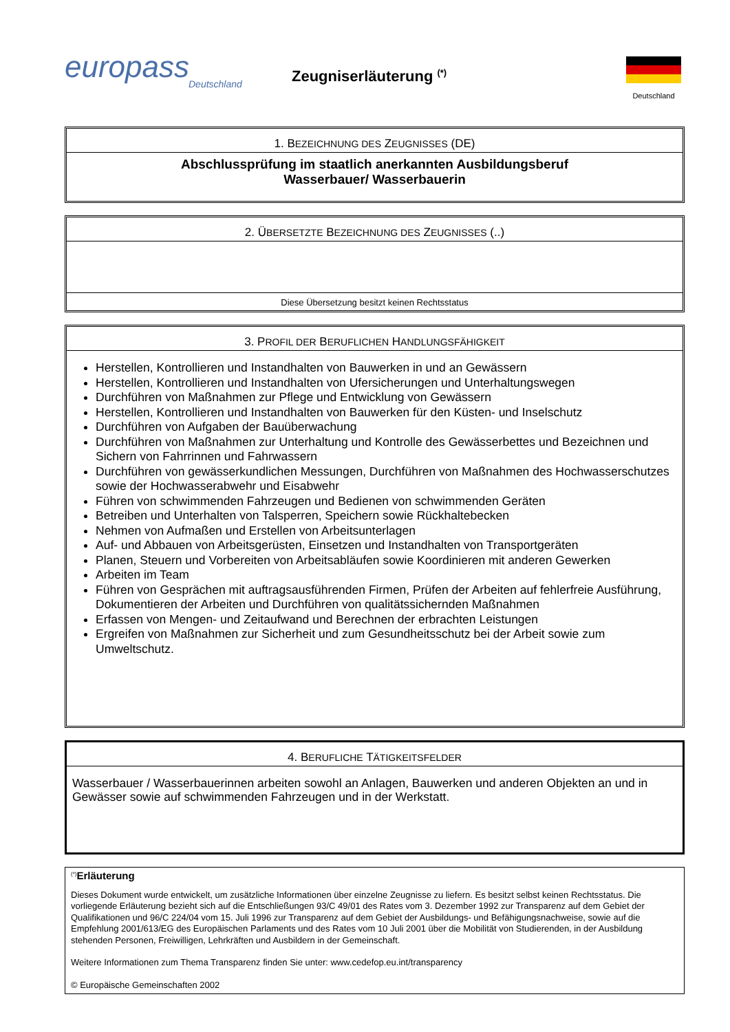europass
Deutschland
Zeugniserläuterung <sup>(*)</sup>
Deutschland
1. BEZEICHNUNG DES ZEUGNISSES (DE)
Abschlussprüfung im staatlich anerkannten Ausbildungsberuf
Wasserbauer/ Wasserbauerin
2. ÜBERSETZTE BEZEICHNUNG DES ZEUGNISSES (..)
Diese Übersetzung besitzt keinen Rechtsstatus
3. PROFIL DER BERUFLICHEN HANDLUNGSFÄHIGKEIT
Herstellen, Kontrollieren und Instandhalten von Bauwerken in und an Gewässern
Herstellen, Kontrollieren und Instandhalten von Ufersicherungen und Unterhaltungswegen
Durchführen von Maßnahmen zur Pflege und Entwicklung von Gewässern
Herstellen, Kontrollieren und Instandhalten von Bauwerken für den Küsten- und Inselschutz
Durchführen von Aufgaben der Bauüberwachung
Durchführen von Maßnahmen zur Unterhaltung und Kontrolle des Gewässerbettes und Bezeichnen und Sichern von Fahrrinnen und Fahrwassern
Durchführen von gewässerkundlichen Messungen, Durchführen von Maßnahmen des Hochwasserschutzes sowie der Hochwasserabwehr und Eisabwehr
Führen von schwimmenden Fahrzeugen und Bedienen von schwimmenden Geräten
Betreiben und Unterhalten von Talsperren, Speichern sowie Rückhaltebecken
Nehmen von Aufmaßen und Erstellen von Arbeitsunterlagen
Auf- und Abbauen von Arbeitsgerüsten, Einsetzen und Instandhalten von Transportgeräten
Planen, Steuern und Vorbereiten von Arbeitsabläufen sowie Koordinieren mit anderen Gewerken
Arbeiten im Team
Führen von Gesprächen mit auftragsausführenden Firmen, Prüfen der Arbeiten auf fehlerfreie Ausführung, Dokumentieren der Arbeiten und Durchführen von qualitätssichernden Maßnahmen
Erfassen von Mengen- und Zeitaufwand und Berechnen der erbrachten Leistungen
Ergreifen von Maßnahmen zur Sicherheit und zum Gesundheitsschutz bei der Arbeit sowie zum Umweltschutz.
4. BERUFLICHE TÄTIGKEITSFELDER
Wasserbauer / Wasserbauerinnen arbeiten sowohl an Anlagen, Bauwerken und anderen Objekten an und in Gewässer sowie auf schwimmenden Fahrzeugen und in der Werkstatt.
<sup>(*)</sup> Erläuterung
Dieses Dokument wurde entwickelt, um zusätzliche Informationen über einzelne Zeugnisse zu liefern. Es besitzt selbst keinen Rechtsstatus. Die vorliegende Erläuterung bezieht sich auf die Entschließungen 93/C 49/01 des Rates vom 3. Dezember 1992 zur Transparenz auf dem Gebiet der Qualifikationen und 96/C 224/04 vom 15. Juli 1996 zur Transparenz auf dem Gebiet der Ausbildungs- und Befähigungsnachweise, sowie auf die Empfehlung 2001/613/EG des Europäischen Parlaments und des Rates vom 10 Juli 2001 über die Mobilität von Studierenden, in der Ausbildung stehenden Personen, Freiwilligen, Lehrkräften und Ausbildern in der Gemeinschaft.
Weitere Informationen zum Thema Transparenz finden Sie unter: www.cedefop.eu.int/transparency
© Europäische Gemeinschaften 2002